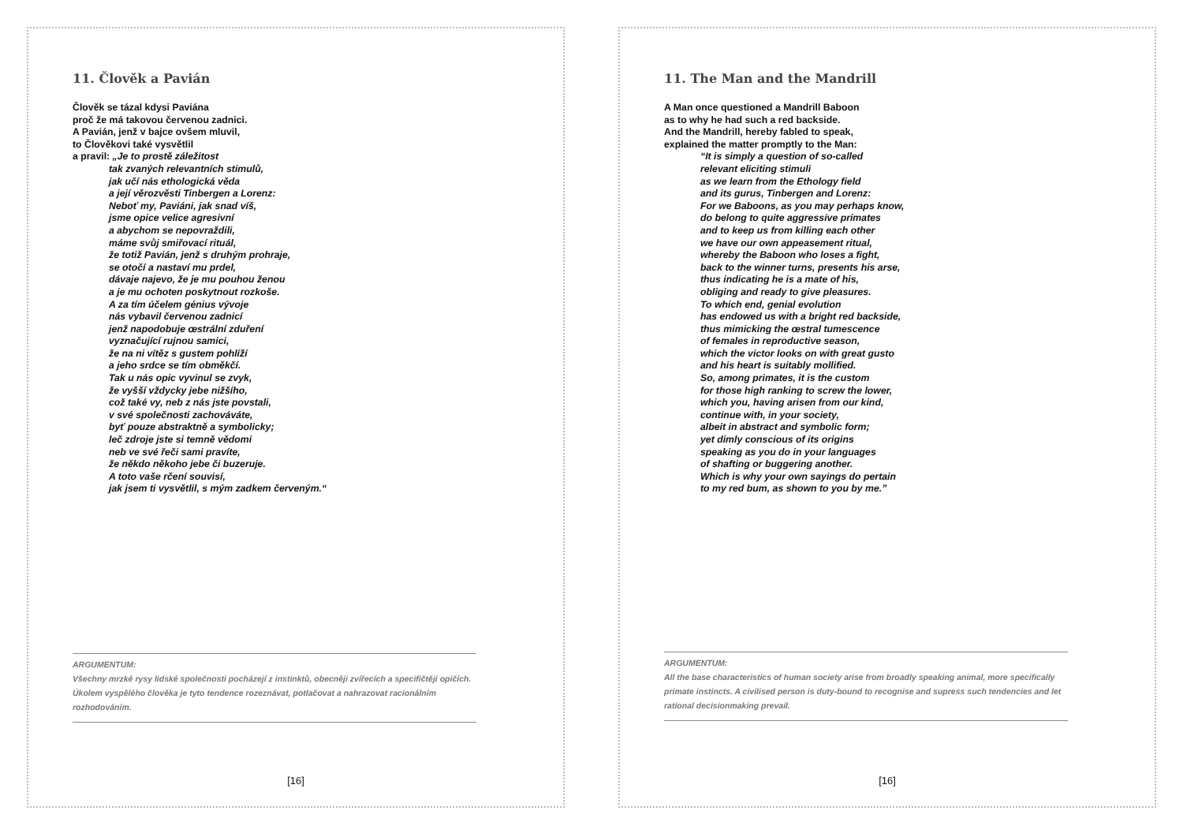11. Člověk a Pavián
Člověk se tázal kdysi Paviána
proč že má takovou červenou zadnici.
A Pavián, jenž v bajce ovšem mluvil,
to Člověkovi také vysvětlil
a pravil: „Je to prostě záležitost
tak zvaných relevantních stimulů,
jak učí nás ethologická věda
a její věrozvěsti Tinbergen a Lorenz:
Neboť my, Paviáni, jak snad víš,
jsme opice velice agresivní
a abychom se nepovraždili,
máme svůj smiřovací rituál,
že totiž Pavián, jenž s druhým prohraje,
se otočí a nastaví mu prdel,
dávaje najevo, že je mu pouhou ženou
a je mu ochoten poskytnout rozkoše.
A za tím účelem génius vývoje
nás vybavil červenou zadnicí
jenž napodobuje œstrální zduření
vyznačující rujnou samici,
že na ni vítěz s gustem pohlíží
a jeho srdce se tím obměkčí.
Tak u nás opic vyvinul se zvyk,
že vyšší vždycky jebe nižšího,
což také vy, neb z nás jste povstali,
v své společnosti zachováváte,
byť pouze abstraktně a symbolicky;
leč zdroje jste si temně vědomi
neb ve své řeči sami pravíte,
že někdo někoho jebe či buzeruje.
A toto vaše rčení souvisí,
jak jsem ti vysvětlil, s mým zadkem červeným.“
ARGUMENTUM:
Všechny mrzké rysy lidské společnosti pocházejí z instinktů, obecněji zvířecích a specifičtěji opičích. Úkolem vyspělého člověka je tyto tendence rozeznávat, potlačovat a nahrazovat racionálním rozhodováním.
[16]
11. The Man and the Mandrill
A Man once questioned a Mandrill Baboon
as to why he had such a red backside.
And the Mandrill, hereby fabled to speak,
explained the matter promptly to the Man:
“It is simply a question of so-called
relevant eliciting stimuli
as we learn from the Ethology field
and its gurus, Tinbergen and Lorenz:
For we Baboons, as you may perhaps know,
do belong to quite aggressive primates
and to keep us from killing each other
we have our own appeasement ritual,
whereby the Baboon who loses a fight,
back to the winner turns, presents his arse,
thus indicating he is a mate of his,
obliging and ready to give pleasures.
To which end, genial evolution
has endowed us with a bright red backside,
thus mimicking the œstral tumescence
of females in reproductive season,
which the victor looks on with great gusto
and his heart is suitably mollified.
So, among primates, it is the custom
for those high ranking to screw the lower,
which you, having arisen from our kind,
continue with, in your society,
albeit in abstract and symbolic form;
yet dimly conscious of its origins
speaking as you do in your languages
of shafting or buggering another.
Which is why your own sayings do pertain
to my red bum, as shown to you by me.”
ARGUMENTUM:
All the base characteristics of human society arise from broadly speaking animal, more specifically primate instincts. A civilised person is duty-bound to recognise and supress such tendencies and let rational decisionmaking prevail.
[16]